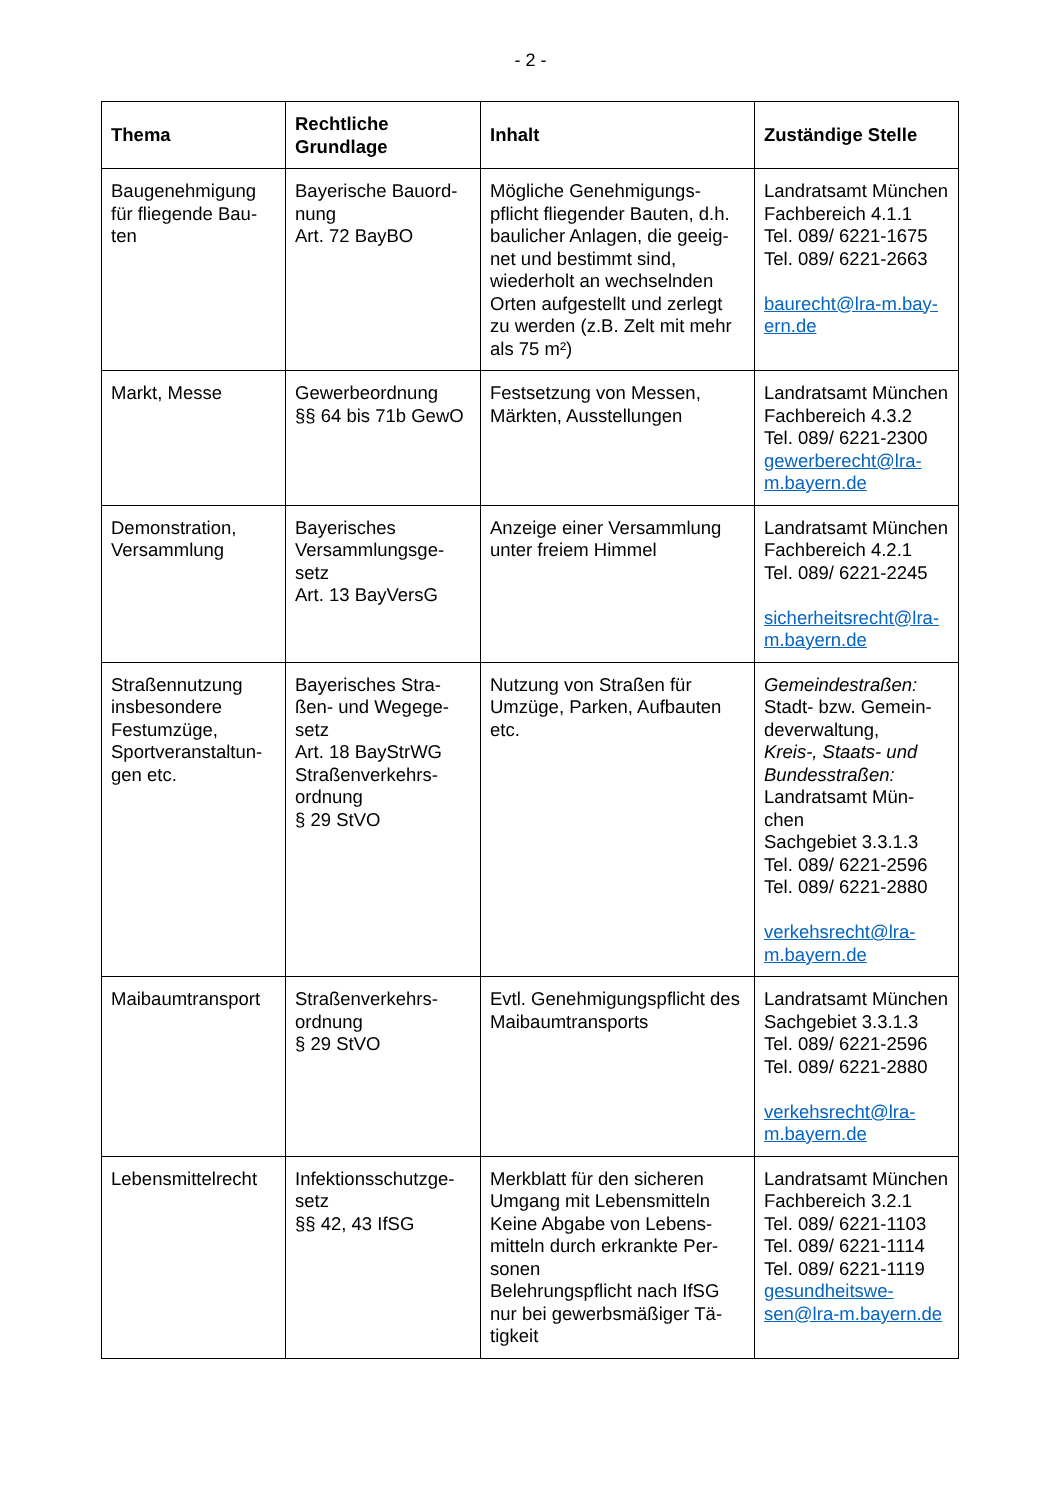- 2 -
| Thema | Rechtliche Grundlage | Inhalt | Zuständige Stelle |
| --- | --- | --- | --- |
| Baugenehmigung für fliegende Bau-ten | Bayerische Bauord-nung Art. 72 BayBO | Mögliche Genehmigungs-pflicht fliegender Bauten, d.h. baulicher Anlagen, die geeig-net und bestimmt sind, wiederholt an wechselnden Orten aufgestellt und zerlegt zu werden (z.B. Zelt mit mehr als 75 m²) | Landratsamt München Fachbereich 4.1.1 Tel. 089/ 6221-1675 Tel. 089/ 6221-2663 baurecht@lra-m.bay-ern.de |
| Markt, Messe | Gewerbeordnung §§ 64 bis 71b GewO | Festsetzung von Messen, Märkten, Ausstellungen | Landratsamt München Fachbereich 4.3.2 Tel. 089/ 6221-2300 gewerberecht@lra-m.bayern.de |
| Demonstration, Versammlung | Bayerisches Versammlungsge-setz Art. 13 BayVersG | Anzeige einer Versammlung unter freiem Himmel | Landratsamt München Fachbereich 4.2.1 Tel. 089/ 6221-2245 sicherheitsrecht@lra-m.bayern.de |
| Straßennutzung insbesondere Festumzüge, Sportveranstaltun-gen etc. | Bayerisches Stra-ßen- und Wegege-setz Art. 18 BayStrWG Straßenverkehrs-ordnung § 29 StVO | Nutzung von Straßen für Umzüge, Parken, Aufbauten etc. | Gemeindestraßen: Stadt- bzw. Gemein-deverwaltung, Kreis-, Staats- und Bundesstraßen: Landratsamt Mün-chen Sachgebiet 3.3.1.3 Tel. 089/ 6221-2596 Tel. 089/ 6221-2880 verkehsrecht@lra-m.bayern.de |
| Maibaumtransport | Straßenverkehrs-ordnung § 29 StVO | Evtl. Genehmigungspflicht des Maibaumtransports | Landratsamt München Sachgebiet 3.3.1.3 Tel. 089/ 6221-2596 Tel. 089/ 6221-2880 verkehsrecht@lra-m.bayern.de |
| Lebensmittelrecht | Infektionsschutzge-setz §§ 42, 43 IfSG | Merkblatt für den sicheren Umgang mit Lebensmitteln Keine Abgabe von Lebens-mitteln durch erkrankte Per-sonen Belehrungspflicht nach IfSG nur bei gewerbsmäßiger Tä-tigkeit | Landratsamt München Fachbereich 3.2.1 Tel. 089/ 6221-1103 Tel. 089/ 6221-1114 Tel. 089/ 6221-1119 gesundheitswe-sen@lra-m.bayern.de |